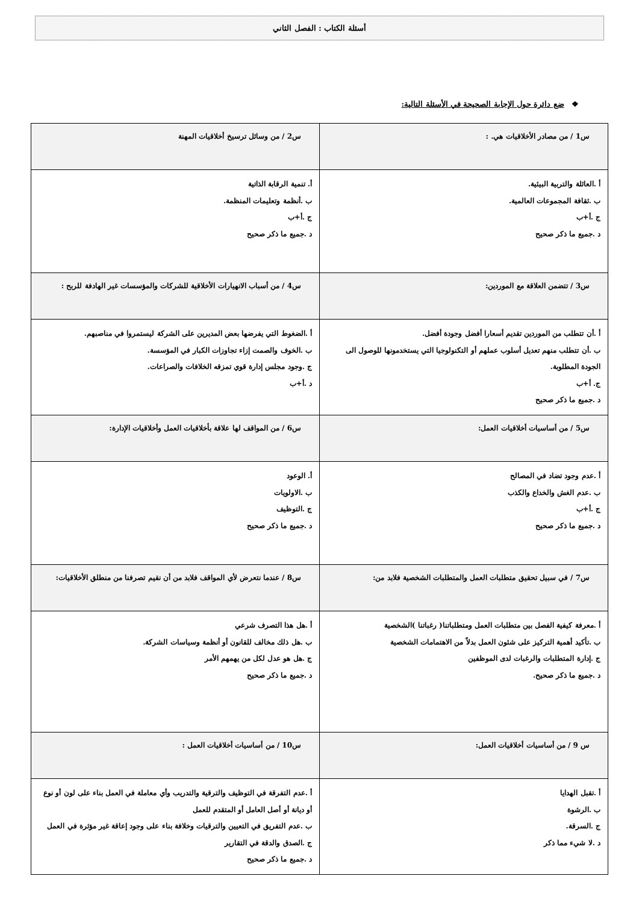أسئلة الكتاب : الفصل الثاني
❖ ضع دائرة حول الإجابة الصحيحة في الأسئلة التالية:
| س1 / من مصادر الأخلاقيات هي. : | س2 / من وسائل ترسيخ أخلاقيات المهنة |
| أ .العائلة والتربية البيئية. ب .ثقافة المجموعات العالمية. ج .أ+ب د .جميع ما ذكر صحيح | أ. تنمية الرقابة الذاتية ب .أنظمة وتعليمات المنظمة. ج .أ+ب د .جميع ما ذكر صحيح |
| س3 / تتضمن العلاقة مع الموردين: | س4 / من أسباب الانهيارات الأخلاقية للشركات والمؤسسات غير الهادفة للربح : |
| أ .أن تتطلب من الموردين تقديم أسعارا أفضل وجودة أفضل. ب .أن تتطلب منهم تعديل أسلوب عملهم أو التكنولوجيا التي يستخدمونها للوصول الى الجودة المطلوبة. ج. أ+ب د .جميع ما ذكر صحيح | أ .الضغوط التي يفرضها بعض المديرين على الشركة ليستمروا في مناصبهم. ب .الخوف والصمت إزاء تجاوزات الكبار في المؤسسة. ج .وجود مجلس إدارة قوي تمزقه الخلافات والصراعات. د .أ+ب |
| س5 / من أساسيات أخلاقيات العمل: | س6 / من المواقف لها علاقة بأخلاقيات العمل وأخلاقيات الإدارة: |
| أ .عدم وجود تضاد في المصالح ب .عدم الغش والخداع والكذب ج .أ+ب د .جميع ما ذكر صحيح | أ. الوعود ب .الاولويات ج .التوظيف د .جميع ما ذكر صحيح |
| س7 / في سبيل تحقيق متطلبات العمل والمتطلبات الشخصية فلابد من: | س8 / عندما نتعرض لأي المواقف فلابد من أن نقيم تصرفنا من منطلق الأخلاقيات: |
| أ .معرفة كيفية الفصل بين متطلبات العمل ومتطلباتنا( رغباتنا )الشخصية ب .تأكيد أهمية التركيز على شئون العمل بدلاً من الاهتمامات الشخصية ج .إدارة المتطلبات والرغبات لدى الموظفين د .جميع ما ذكر صحيح. | أ .هل هذا التصرف شرعي ب .هل ذلك مخالف للقانون أو أنظمة وسياسات الشركة. ج .هل هو عدل لكل من يهمهم الأمر د .جميع ما ذكر صحيح |
| س 9 / من أساسيات أخلاقيات العمل: | س10 / من أساسيات أخلاقيات العمل : |
| أ .تقبل الهدايا ب .الرشوة ج .السرقة. د .لا شيء مما ذكر | أ .عدم التفرقة في التوظيف والترقية والتدريب وأي معاملة في العمل بناء على لون أو نوع أو ديانة أو أصل العامل أو المتقدم للعمل ب .عدم التفريق في التعيين والترقيات وخلافة بناء على وجود إعاقة غير مؤثرة في العمل ج .الصدق والدقة في التقارير د .جميع ما ذكر صحيح |